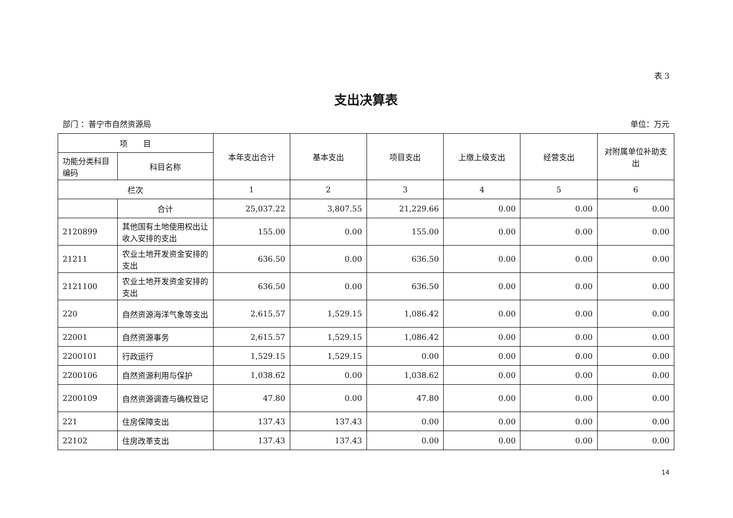表 3
支出决算表
部门 ：普宁市自然资源局 单位：万元
| 项 目 | | 本年支出合计 | 基本支出 | 项目支出 | 上缴上级支出 | 经营支出 | 对附属单位补助支出 |
| --- | --- | --- | --- | --- | --- | --- | --- |
| 功能分类科目编码 | 科目名称 | | | | | | |
| 栏次 | | 1 | 2 | 3 | 4 | 5 | 6 |
| | 合计 | 25,037.22 | 3,807.55 | 21,229.66 | 0.00 | 0.00 | 0.00 |
| 2120899 | 其他国有土地使用权出让收入安排的支出 | 155.00 | 0.00 | 155.00 | 0.00 | 0.00 | 0.00 |
| 21211 | 农业土地开发资金安排的支出 | 636.50 | 0.00 | 636.50 | 0.00 | 0.00 | 0.00 |
| 2121100 | 农业土地开发资金安排的支出 | 636.50 | 0.00 | 636.50 | 0.00 | 0.00 | 0.00 |
| 220 | 自然资源海洋气象等支出 | 2,615.57 | 1,529.15 | 1,086.42 | 0.00 | 0.00 | 0.00 |
| 22001 | 自然资源事务 | 2,615.57 | 1,529.15 | 1,086.42 | 0.00 | 0.00 | 0.00 |
| 2200101 | 行政运行 | 1,529.15 | 1,529.15 | 0.00 | 0.00 | 0.00 | 0.00 |
| 2200106 | 自然资源利用与保护 | 1,038.62 | 0.00 | 1,038.62 | 0.00 | 0.00 | 0.00 |
| 2200109 | 自然资源调查与确权登记 | 47.80 | 0.00 | 47.80 | 0.00 | 0.00 | 0.00 |
| 221 | 住房保障支出 | 137.43 | 137.43 | 0.00 | 0.00 | 0.00 | 0.00 |
| 22102 | 住房改革支出 | 137.43 | 137.43 | 0.00 | 0.00 | 0.00 | 0.00 |
14